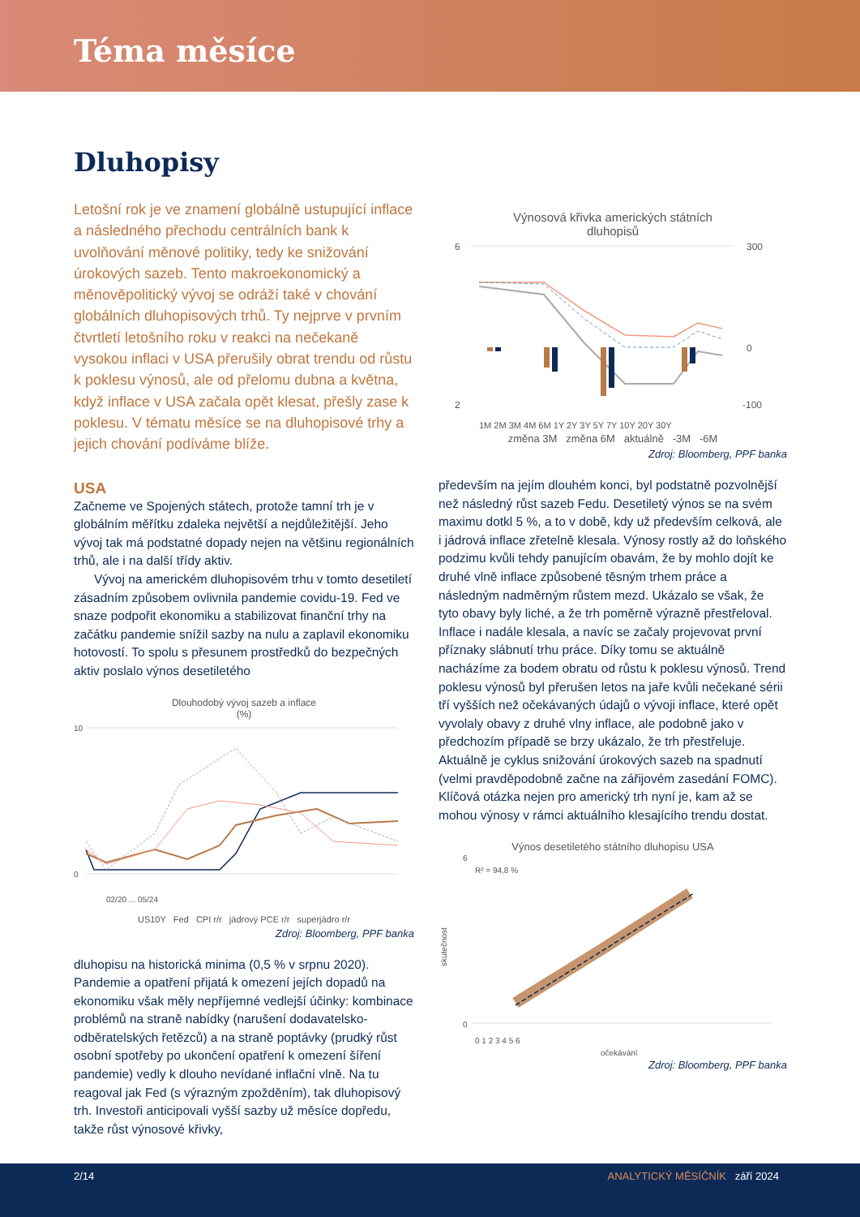Téma měsíce
Dluhopisy
Letošní rok je ve znamení globálně ustupující inflace a následného přechodu centrálních bank k uvolňování měnové politiky, tedy ke snižování úrokových sazeb. Tento makroekonomický a měnověpolitický vývoj se odráží také v chování globálních dluhopisových trhů. Ty nejprve v prvním čtvrtletí letošního roku v reakci na nečekaně vysokou inflaci v USA přerušily obrat trendu od růstu k poklesu výnosů, ale od přelomu dubna a května, když inflace v USA začala opět klesat, přešly zase k poklesu. V tématu měsíce se na dluhopisové trhy a jejich chování podíváme blíže.
USA
Začneme ve Spojených státech, protože tamní trh je v globálním měřítku zdaleka největší a nejdůležitější. Jeho vývoj tak má podstatné dopady nejen na většinu regionálních trhů, ale i na další třídy aktiv.
Vývoj na americkém dluhopisovém trhu v tomto desetiletí zásadním způsobem ovlivnila pandemie covidu-19. Fed ve snaze podpořit ekonomiku a stabilizovat finanční trhy na začátku pandemie snížil sazby na nulu a zaplavil ekonomiku hotovostí. To spolu s přesunem prostředků do bezpečných aktiv poslalo výnos desetiletého
Dlouhodobý vývoj sazeb a inflace
(%)
10
0
02/20 ... 05/24
US10Y Fed CPI r/r jádrový PCE r/r superjádro r/r
Zdroj: Bloomberg, PPF banka
dluhopisu na historická minima (0,5 % v srpnu 2020). Pandemie a opatření přijatá k omezení jejích dopadů na ekonomiku však měly nepříjemné vedlejší účinky: kombinace problémů na straně nabídky (narušení dodavatelsko-odběratelských řetězců) a na straně poptávky (prudký růst osobní spotřeby po ukončení opatření k omezení šíření pandemie) vedly k dlouho nevídané inflační vlně. Na tu reagoval jak Fed (s výrazným zpožděním), tak dluhopisový trh. Investoři anticipovali vyšší sazby už měsíce dopředu, takže růst výnosové křivky,
Výnosová křivka amerických státních
dluhopisů
6
2
300
0
-100
1M 2M 3M 4M 6M 1Y 2Y 3Y 5Y 7Y 10Y 20Y 30Y
změna 3M změna 6M aktuálně -3M -6M
Zdroj: Bloomberg, PPF banka
především na jejím dlouhém konci, byl podstatně pozvolnější než následný růst sazeb Fedu. Desetiletý výnos se na svém maximu dotkl 5 %, a to v době, kdy už především celková, ale i jádrová inflace zřetelně klesala. Výnosy rostly až do loňského podzimu kvůli tehdy panujícím obavám, že by mohlo dojít ke druhé vlně inflace způsobené těsným trhem práce a následným nadměrným růstem mezd. Ukázalo se však, že tyto obavy byly liché, a že trh poměrně výrazně přestřeloval. Inflace i nadále klesala, a navíc se začaly projevovat první příznaky slábnutí trhu práce. Díky tomu se aktuálně nacházíme za bodem obratu od růstu k poklesu výnosů. Trend poklesu výnosů byl přerušen letos na jaře kvůli nečekané sérii tří vyšších než očekávaných údajů o vývoji inflace, které opět vyvolaly obavy z druhé vlny inflace, ale podobně jako v předchozím případě se brzy ukázalo, že trh přestřeluje. Aktuálně je cyklus snižování úrokových sazeb na spadnutí (velmi pravděpodobně začne na zářijovém zasedání FOMC). Klíčová otázka nejen pro americký trh nyní je, kam až se mohou výnosy v rámci aktuálního klesajícího trendu dostat.
Výnos desetiletého státního dluhopisu USA
R² = 94,8 %
6
0
0 1 2 3 4 5 6
očekávání
skutečnost
Zdroj: Bloomberg, PPF banka
2/14 ANALYTICKÝ MĚSÍČNÍK září 2024